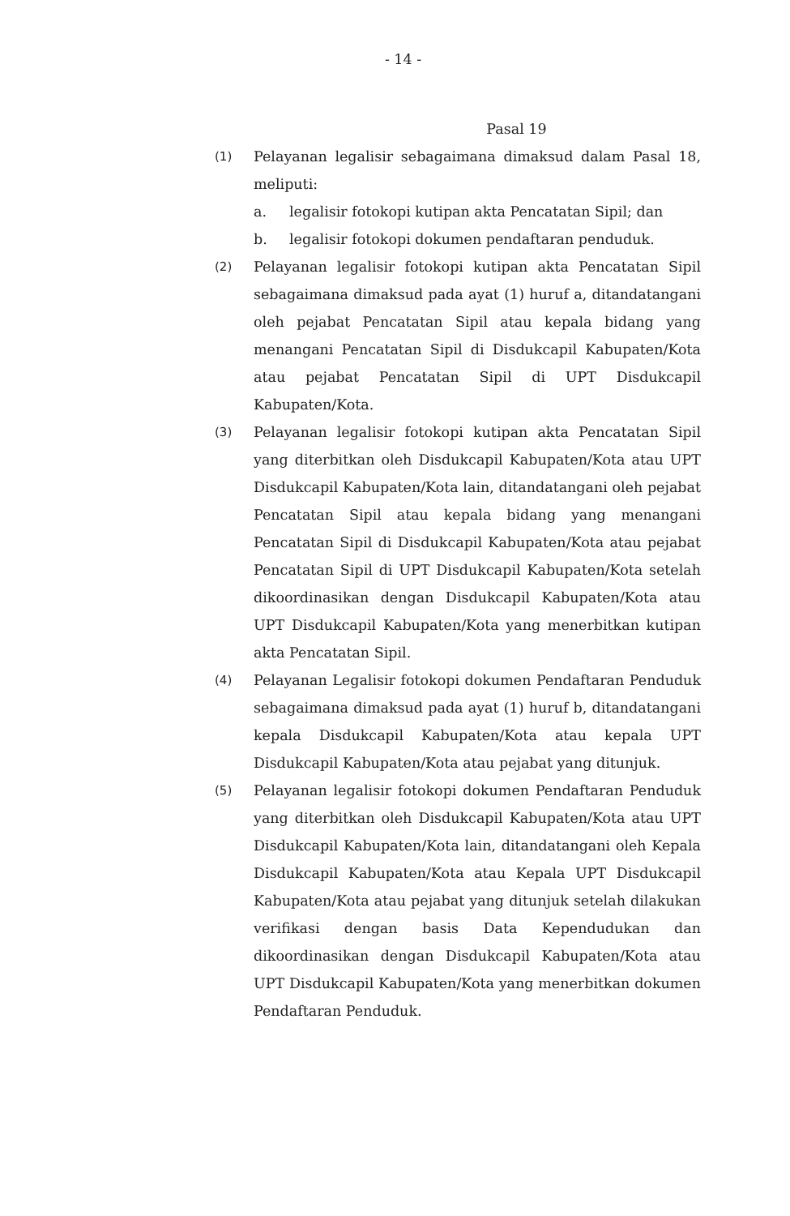- 14 -
Pasal 19
(1)
Pelayanan legalisir sebagaimana dimaksud dalam Pasal 18, meliputi:
a. legalisir fotokopi kutipan akta Pencatatan Sipil; dan
b. legalisir fotokopi dokumen pendaftaran penduduk.
(2)
Pelayanan legalisir fotokopi kutipan akta Pencatatan Sipil sebagaimana dimaksud pada ayat (1) huruf a, ditandatangani oleh pejabat Pencatatan Sipil atau kepala bidang yang menangani Pencatatan Sipil di Disdukcapil Kabupaten/Kota atau pejabat Pencatatan Sipil di UPT Disdukcapil Kabupaten/Kota.
(3)
Pelayanan legalisir fotokopi kutipan akta Pencatatan Sipil yang diterbitkan oleh Disdukcapil Kabupaten/Kota atau UPT Disdukcapil Kabupaten/Kota lain, ditandatangani oleh pejabat Pencatatan Sipil atau kepala bidang yang menangani Pencatatan Sipil di Disdukcapil Kabupaten/Kota atau pejabat Pencatatan Sipil di UPT Disdukcapil Kabupaten/Kota setelah dikoordinasikan dengan Disdukcapil Kabupaten/Kota atau UPT Disdukcapil Kabupaten/Kota yang menerbitkan kutipan akta Pencatatan Sipil.
(4)
Pelayanan Legalisir fotokopi dokumen Pendaftaran Penduduk sebagaimana dimaksud pada ayat (1) huruf b, ditandatangani kepala Disdukcapil Kabupaten/Kota atau kepala UPT Disdukcapil Kabupaten/Kota atau pejabat yang ditunjuk.
(5)
Pelayanan legalisir fotokopi dokumen Pendaftaran Penduduk yang diterbitkan oleh Disdukcapil Kabupaten/Kota atau UPT Disdukcapil Kabupaten/Kota lain, ditandatangani oleh Kepala Disdukcapil Kabupaten/Kota atau Kepala UPT Disdukcapil Kabupaten/Kota atau pejabat yang ditunjuk setelah dilakukan verifikasi dengan basis Data Kependudukan dan dikoordinasikan dengan Disdukcapil Kabupaten/Kota atau UPT Disdukcapil Kabupaten/Kota yang menerbitkan dokumen Pendaftaran Penduduk.